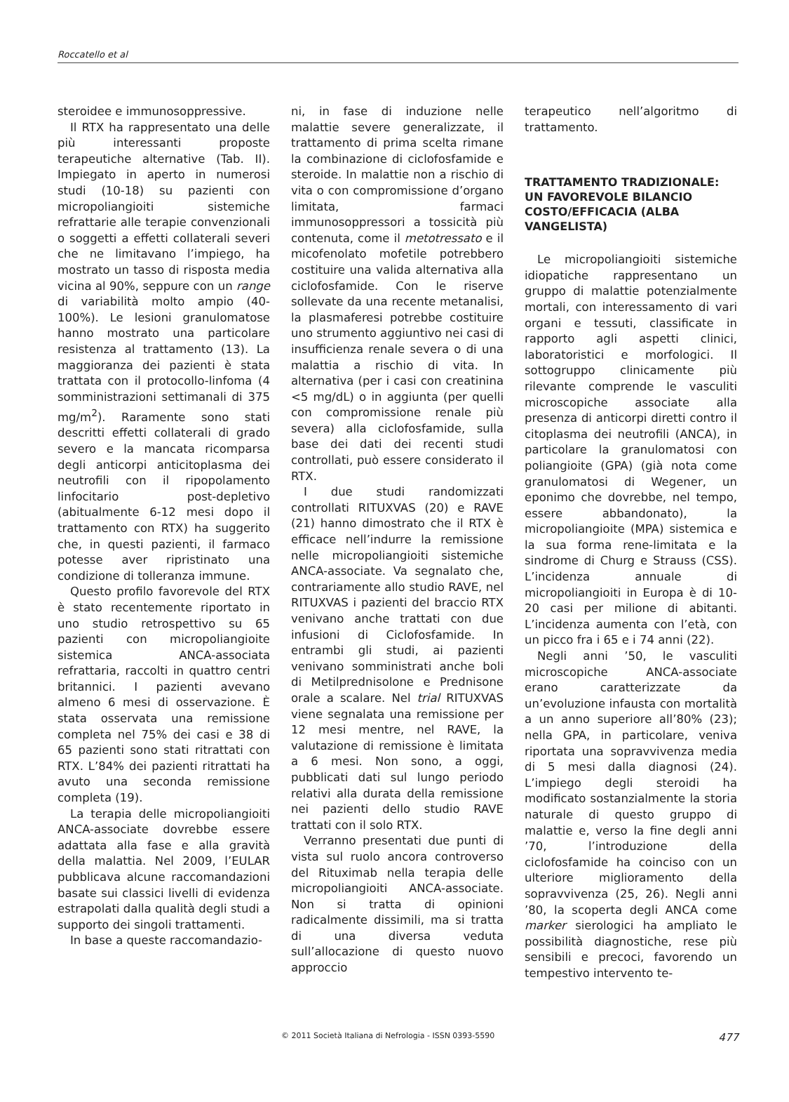Roccatello et al
steroidee e immunosoppressive.
Il RTX ha rappresentato una delle più interessanti proposte terapeutiche alternative (Tab. II). Impiegato in aperto in numerosi studi (10-18) su pazienti con micropoliangioiti sistemiche refrattarie alle terapie convenzionali o soggetti a effetti collaterali severi che ne limitavano l’impiego, ha mostrato un tasso di risposta media vicina al 90%, seppure con un range di variabilità molto ampio (40-100%). Le lesioni granulomatose hanno mostrato una particolare resistenza al trattamento (13). La maggioranza dei pazienti è stata trattata con il protocollo-linfoma (4 somministrazioni settimanali di 375 mg/m<sup>2</sup>). Raramente sono stati descritti effetti collaterali di grado severo e la mancata ricomparsa degli anticorpi anticitoplasma dei neutrofili con il ripopolamento linfocitario post-depletivo (abitualmente 6-12 mesi dopo il trattamento con RTX) ha suggerito che, in questi pazienti, il farmaco potesse aver ripristinato una condizione di tolleranza immune.
Questo profilo favorevole del RTX è stato recentemente riportato in uno studio retrospettivo su 65 pazienti con micropoliangioite sistemica ANCA-associata refrattaria, raccolti in quattro centri britannici. I pazienti avevano almeno 6 mesi di osservazione. È stata osservata una remissione completa nel 75% dei casi e 38 di 65 pazienti sono stati ritrattati con RTX. L’84% dei pazienti ritrattati ha avuto una seconda remissione completa (19).
La terapia delle micropoliangioiti ANCA-associate dovrebbe essere adattata alla fase e alla gravità della malattia. Nel 2009, l’EULAR pubblicava alcune raccomandazioni basate sui classici livelli di evidenza estrapolati dalla qualità degli studi a supporto dei singoli trattamenti.
In base a queste raccomandazio-
ni, in fase di induzione nelle malattie severe generalizzate, il trattamento di prima scelta rimane la combinazione di ciclofosfamide e steroide. In malattie non a rischio di vita o con compromissione d’organo limitata, farmaci immunosoppressori a tossicità più contenuta, come il metotressato e il micofenolato mofetile potrebbero costituire una valida alternativa alla ciclofosfamide. Con le riserve sollevate da una recente metanalisi, la plasmaferesi potrebbe costituire uno strumento aggiuntivo nei casi di insufficienza renale severa o di una malattia a rischio di vita. In alternativa (per i casi con creatinina <5 mg/dL) o in aggiunta (per quelli con compromissione renale più severa) alla ciclofosfamide, sulla base dei dati dei recenti studi controllati, può essere considerato il RTX.
I due studi randomizzati controllati RITUXVAS (20) e RAVE (21) hanno dimostrato che il RTX è efficace nell’indurre la remissione nelle micropoliangioiti sistemiche ANCA-associate. Va segnalato che, contrariamente allo studio RAVE, nel RITUXVAS i pazienti del braccio RTX venivano anche trattati con due infusioni di Ciclofosfamide. In entrambi gli studi, ai pazienti venivano somministrati anche boli di Metilprednisolone e Prednisone orale a scalare. Nel trial RITUXVAS viene segnalata una remissione per 12 mesi mentre, nel RAVE, la valutazione di remissione è limitata a 6 mesi. Non sono, a oggi, pubblicati dati sul lungo periodo relativi alla durata della remissione nei pazienti dello studio RAVE trattati con il solo RTX.
Verranno presentati due punti di vista sul ruolo ancora controverso del Rituximab nella terapia delle micropoliangioiti ANCA-associate. Non si tratta di opinioni radicalmente dissimili, ma si tratta di una diversa veduta sull’allocazione di questo nuovo approccio
terapeutico nell’algoritmo di trattamento.
TRATTAMENTO TRADIZIONALE: UN FAVOREVOLE BILANCIO COSTO/EFFICACIA (ALBA VANGELISTA)
Le micropoliangioiti sistemiche idiopatiche rappresentano un gruppo di malattie potenzialmente mortali, con interessamento di vari organi e tessuti, classificate in rapporto agli aspetti clinici, laboratoristici e morfologici. Il sottogruppo clinicamente più rilevante comprende le vasculiti microscopiche associate alla presenza di anticorpi diretti contro il citoplasma dei neutrofili (ANCA), in particolare la granulomatosi con poliangioite (GPA) (già nota come granulomatosi di Wegener, un eponimo che dovrebbe, nel tempo, essere abbandonato), la micropoliangioite (MPA) sistemica e la sua forma rene-limitata e la sindrome di Churg e Strauss (CSS). L’incidenza annuale di micropoliangioiti in Europa è di 10-20 casi per milione di abitanti. L’incidenza aumenta con l’età, con un picco fra i 65 e i 74 anni (22).
Negli anni ’50, le vasculiti microscopiche ANCA-associate erano caratterizzate da un’evoluzione infausta con mortalità a un anno superiore all’80% (23); nella GPA, in particolare, veniva riportata una sopravvivenza media di 5 mesi dalla diagnosi (24). L’impiego degli steroidi ha modificato sostanzialmente la storia naturale di questo gruppo di malattie e, verso la fine degli anni ’70, l’introduzione della ciclofosfamide ha coinciso con un ulteriore miglioramento della sopravvivenza (25, 26). Negli anni ’80, la scoperta degli ANCA come marker sierologici ha ampliato le possibilità diagnostiche, rese più sensibili e precoci, favorendo un tempestivo intervento te-
© 2011 Società Italiana di Nefrologia - ISSN 0393-5590 477